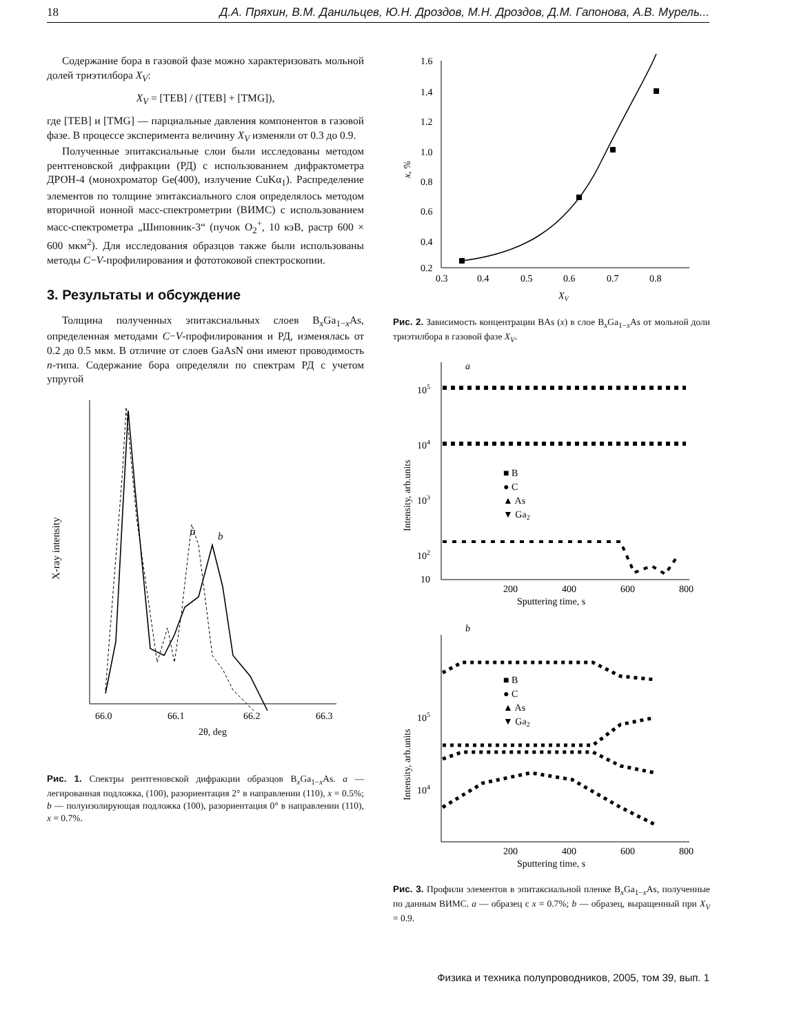18 Д.А. Пряхин, В.М. Данильцев, Ю.Н. Дроздов, М.Н. Дроздов, Д.М. Гапонова, А.В. Мурель...
Содержание бора в газовой фазе можно характеризовать мольной долей триэтилбора X<sub>V</sub>:
X<sub>V</sub> = [TEB] / ([TEB] + [TMG]),
где [TEB] и [TMG] — парциальные давления компонентов в газовой фазе. В процессе эксперимента величину X<sub>V</sub> изменяли от 0.3 до 0.9.
Полученные эпитаксиальные слои были исследованы методом рентгеновской дифракции (РД) с использованием дифрактометра ДРОН-4 (монохроматор Ge(400), излучение CuKα<sub>1</sub>). Распределение элементов по толщине эпитаксиального слоя определялось методом вторичной ионной масс-спектрометрии (ВИМС) с использованием масс-спектрометра „Шиповник-3“ (пучок O<sub>2</sub><sup>+</sup>, 10 кэВ, растр 600 × 600 мкм<sup>2</sup>). Для исследования образцов также были использованы методы C−V-профилирования и фототоковой спектроскопии.
3. Результаты и обсуждение
Толщина полученных эпитаксиальных слоев B<sub>x</sub>Ga<sub>1−x</sub>As, определенная методами C−V-профилирования и РД, изменялась от 0.2 до 0.5 мкм. В отличие от слоев GaAsN они имеют проводимость n-типа. Содержание бора определяли по спектрам РД с учетом упругой
X-ray intensity
a
b
66.0
66.1
66.2
66.3
2θ, deg
Рис. 1. Спектры рентгеновской дифракции образцов B<sub>x</sub>Ga<sub>1−x</sub>As. a — легированная подложка, (100), разориентация 2° в направлении (110), x = 0.5%; b — полуизолирующая подложка (100), разориентация 0° в направлении (110), x = 0.7%.
1.6
1.4
1.2
1.0
0.8
0.6
0.4
0.2
0.3
0.4
0.5
0.6
0.7
0.8
XV
x, %
Рис. 2. Зависимость концентрации BAs (x) в слое B<sub>x</sub>Ga<sub>1−x</sub>As от мольной доли триэтилбора в газовой фазе X<sub>V</sub>.
a
105
104
103
102
10
■ B
● C
▲ As
▼ Ga2
200
400
600
800
Sputtering time, s
Intensity, arb.units
b
105
104
■ B
● C
▲ As
▼ Ga2
200
400
600
800
Sputtering time, s
Intensity, arb.units
Рис. 3. Профили элементов в эпитаксиальной пленке B<sub>x</sub>Ga<sub>1−x</sub>As, полученные по данным ВИМС. a — образец с x = 0.7%; b — образец, выращенный при X<sub>V</sub> = 0.9.
Физика и техника полупроводников, 2005, том 39, вып. 1